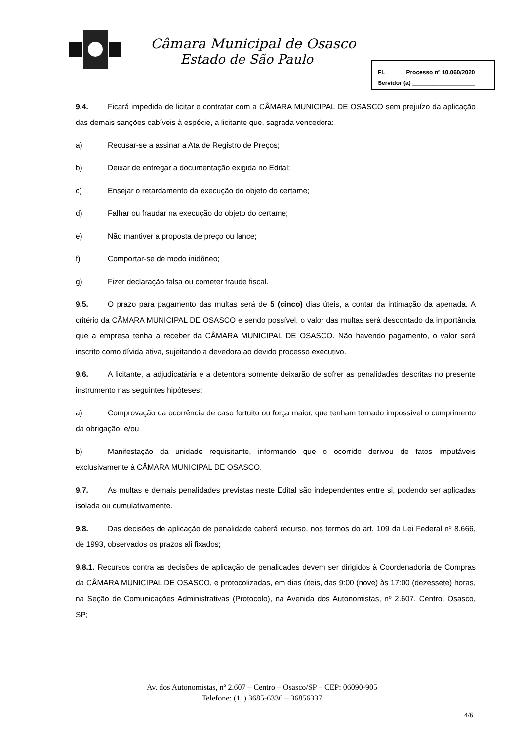Câmara Municipal de Osasco
Estado de São Paulo
Fl.______ Processo nº 10.060/2020
Servidor (a) ___________________
9.4. Ficará impedida de licitar e contratar com a CÂMARA MUNICIPAL DE OSASCO sem prejuízo da aplicação das demais sanções cabíveis à espécie, a licitante que, sagrada vencedora:
a) Recusar-se a assinar a Ata de Registro de Preços;
b) Deixar de entregar a documentação exigida no Edital;
c) Ensejar o retardamento da execução do objeto do certame;
d) Falhar ou fraudar na execução do objeto do certame;
e) Não mantiver a proposta de preço ou lance;
f) Comportar-se de modo inidôneo;
g) Fizer declaração falsa ou cometer fraude fiscal.
9.5. O prazo para pagamento das multas será de 5 (cinco) dias úteis, a contar da intimação da apenada. A critério da CÂMARA MUNICIPAL DE OSASCO e sendo possível, o valor das multas será descontado da importância que a empresa tenha a receber da CÂMARA MUNICIPAL DE OSASCO. Não havendo pagamento, o valor será inscrito como dívida ativa, sujeitando a devedora ao devido processo executivo.
9.6. A licitante, a adjudicatária e a detentora somente deixarão de sofrer as penalidades descritas no presente instrumento nas seguintes hipóteses:
a) Comprovação da ocorrência de caso fortuito ou força maior, que tenham tornado impossível o cumprimento da obrigação, e/ou
b) Manifestação da unidade requisitante, informando que o ocorrido derivou de fatos imputáveis exclusivamente à CÂMARA MUNICIPAL DE OSASCO.
9.7. As multas e demais penalidades previstas neste Edital são independentes entre si, podendo ser aplicadas isolada ou cumulativamente.
9.8. Das decisões de aplicação de penalidade caberá recurso, nos termos do art. 109 da Lei Federal nº 8.666, de 1993, observados os prazos ali fixados;
9.8.1. Recursos contra as decisões de aplicação de penalidades devem ser dirigidos à Coordenadoria de Compras da CÂMARA MUNICIPAL DE OSASCO, e protocolizadas, em dias úteis, das 9:00 (nove) às 17:00 (dezessete) horas, na Seção de Comunicações Administrativas (Protocolo), na Avenida dos Autonomistas, nº 2.607, Centro, Osasco, SP;
Av. dos Autonomistas, nº 2.607 – Centro – Osasco/SP – CEP: 06090-905
Telefone: (11) 3685-6336 – 36856337
4/6